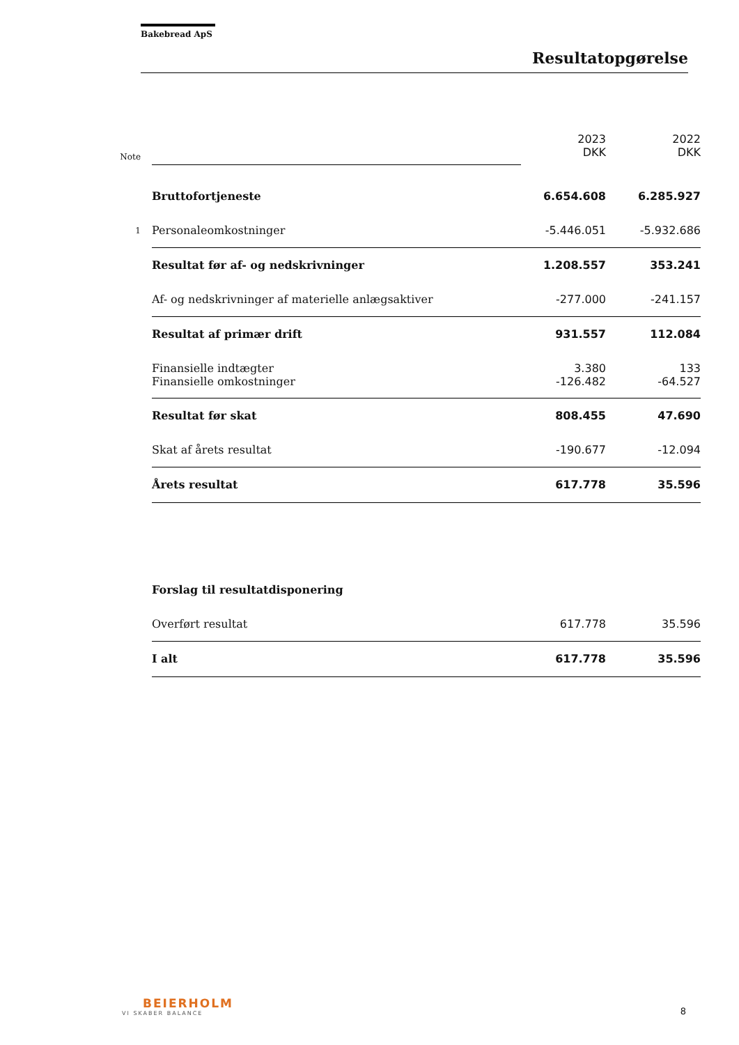Bakebread ApS
Resultatopgørelse
| Note | | 2023 DKK | 2022 DKK |
| | Bruttofortjeneste | 6.654.608 | 6.285.927 |
| 1 | Personaleomkostninger | -5.446.051 | -5.932.686 |
| | Resultat før af- og nedskrivninger | 1.208.557 | 353.241 |
| | Af- og nedskrivninger af materielle anlægsaktiver | -277.000 | -241.157 |
| | Resultat af primær drift | 931.557 | 112.084 |
| | Finansielle indtægter | 3.380 | 133 |
| | Finansielle omkostninger | -126.482 | -64.527 |
| | Resultat før skat | 808.455 | 47.690 |
| | Skat af årets resultat | -190.677 | -12.094 |
| | Årets resultat | 617.778 | 35.596 |
| | Forslag til resultatdisponering | | |
| | Overført resultat | 617.778 | 35.596 |
| | I alt | 617.778 | 35.596 |
BEIERHOLM
VI SKABER BALANCE
8